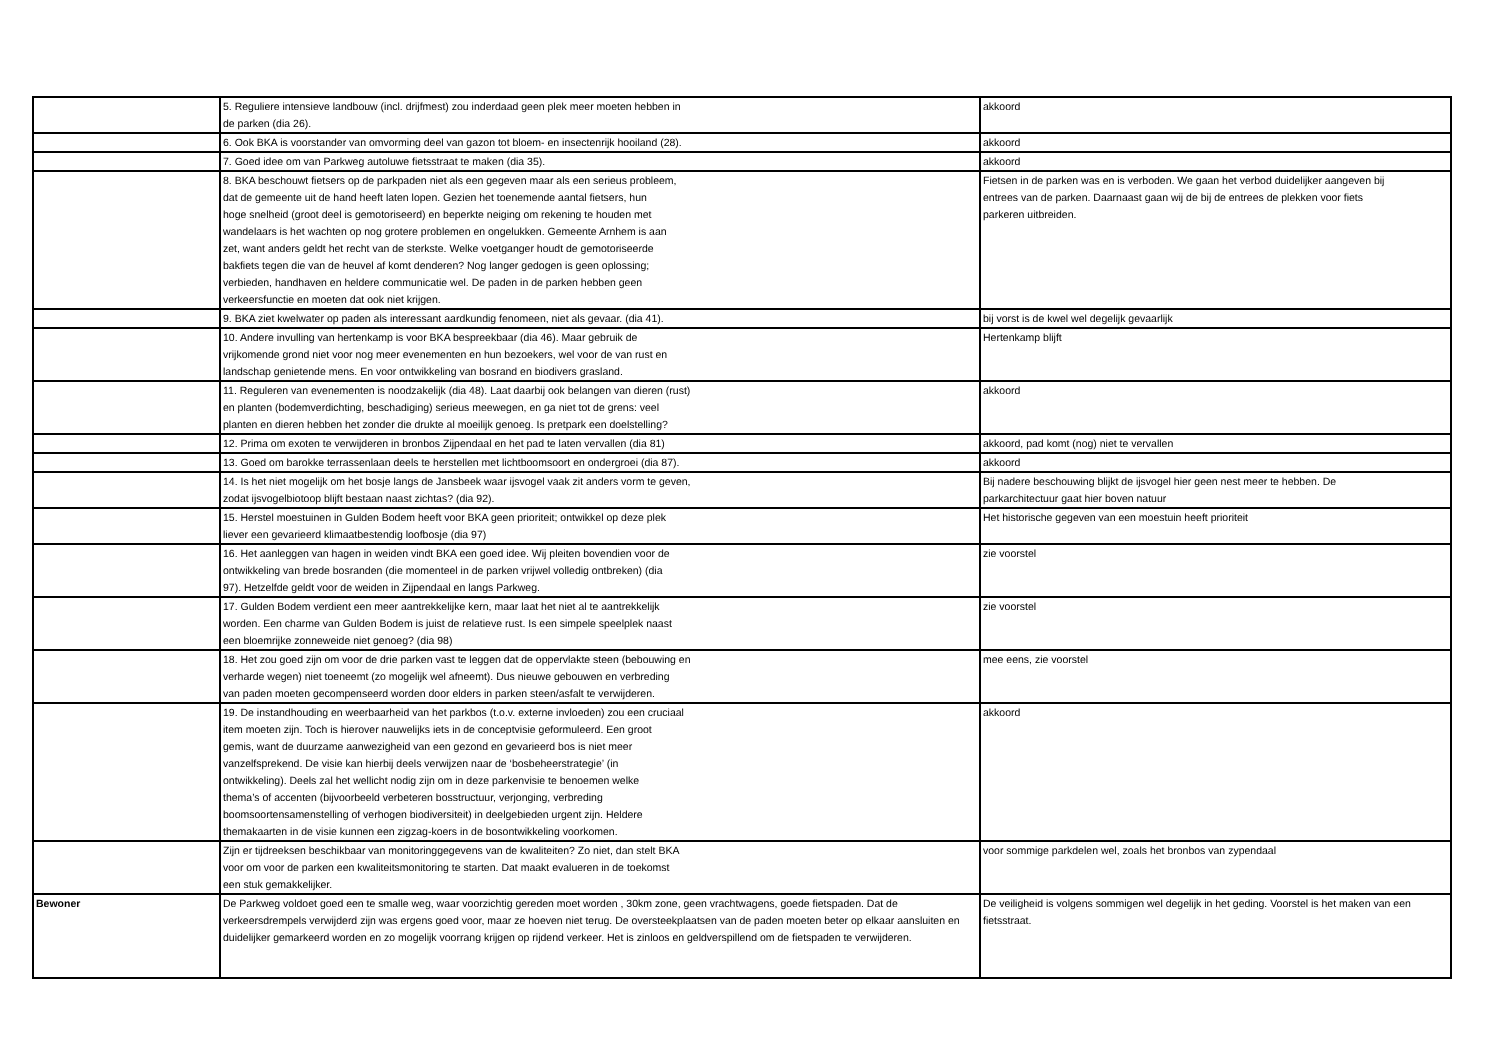| | 5. Reguliere intensieve landbouw (incl. drijfmest) zou inderdaad geen plek meer moeten hebben in de parken (dia 26). | akkoord |
| | 6. Ook BKA is voorstander van omvorming deel van gazon tot bloem- en insectenrijk hooiland (28). | akkoord |
| | 7. Goed idee om van Parkweg autoluwe fietsstraat te maken (dia 35). | akkoord |
| | 8. BKA beschouwt fietsers op de parkpaden niet als een gegeven maar als een serieus probleem, dat de gemeente uit de hand heeft laten lopen. Gezien het toenemende aantal fietsers, hun hoge snelheid (groot deel is gemotoriseerd) en beperkte neiging om rekening te houden met wandelaars is het wachten op nog grotere problemen en ongelukken. Gemeente Arnhem is aan zet, want anders geldt het recht van de sterkste. Welke voetganger houdt de gemotoriseerde bakfiets tegen die van de heuvel af komt denderen? Nog langer gedogen is geen oplossing; verbieden, handhaven en heldere communicatie wel. De paden in de parken hebben geen verkeersfunctie en moeten dat ook niet krijgen. | Fietsen in de parken was en is verboden. We gaan het verbod duidelijker aangeven bij entrees van de parken. Daarnaast gaan wij de bij de entrees de plekken voor fiets parkeren uitbreiden. |
| | 9. BKA ziet kwelwater op paden als interessant aardkundig fenomeen, niet als gevaar. (dia 41). | bij vorst is de kwel wel degelijk gevaarlijk |
| | 10. Andere invulling van hertenkamp is voor BKA bespreekbaar (dia 46). Maar gebruik de vrijkomende grond niet voor nog meer evenementen en hun bezoekers, wel voor de van rust en landschap genietende mens. En voor ontwikkeling van bosrand en biodivers grasland. | Hertenkamp blijft |
| | 11. Reguleren van evenementen is noodzakelijk (dia 48). Laat daarbij ook belangen van dieren (rust) en planten (bodemverdichting, beschadiging) serieus meewegen, en ga niet tot de grens: veel planten en dieren hebben het zonder die drukte al moeilijk genoeg. Is pretpark een doelstelling? | akkoord |
| | 12. Prima om exoten te verwijderen in bronbos Zijpendaal en het pad te laten vervallen (dia 81) | akkoord, pad komt (nog) niet te vervallen |
| | 13. Goed om barokke terrassenlaan deels te herstellen met lichtboomsoort en ondergroei (dia 87). | akkoord |
| | 14. Is het niet mogelijk om het bosje langs de Jansbeek waar ijsvogel vaak zit anders vorm te geven, zodat ijsvogelbiotoop blijft bestaan naast zichtas? (dia 92). | Bij nadere beschouwing blijkt de ijsvogel hier geen nest meer te hebben. De parkarchitectuur gaat hier boven natuur |
| | 15. Herstel moestuinen in Gulden Bodem heeft voor BKA geen prioriteit; ontwikkel op deze plek liever een gevarieerd klimaatbestendig loofbosje (dia 97) | Het historische gegeven van een moestuin heeft prioriteit |
| | 16. Het aanleggen van hagen in weiden vindt BKA een goed idee. Wij pleiten bovendien voor de ontwikkeling van brede bosranden (die momenteel in de parken vrijwel volledig ontbreken) (dia 97). Hetzelfde geldt voor de weiden in Zijpendaal en langs Parkweg. | zie voorstel |
| | 17. Gulden Bodem verdient een meer aantrekkelijke kern, maar laat het niet al te aantrekkelijk worden. Een charme van Gulden Bodem is juist de relatieve rust. Is een simpele speelplek naast een bloemrijke zonneweide niet genoeg? (dia 98) | zie voorstel |
| | 18. Het zou goed zijn om voor de drie parken vast te leggen dat de oppervlakte steen (bebouwing en verharde wegen) niet toeneemt (zo mogelijk wel afneemt). Dus nieuwe gebouwen en verbreding van paden moeten gecompenseerd worden door elders in parken steen/asfalt te verwijderen. | mee eens, zie voorstel |
| | 19. De instandhouding en weerbaarheid van het parkbos (t.o.v. externe invloeden) zou een cruciaal item moeten zijn. Toch is hierover nauwelijks iets in de conceptvisie geformuleerd. Een groot gemis, want de duurzame aanwezigheid van een gezond en gevarieerd bos is niet meer vanzelfsprekend. De visie kan hierbij deels verwijzen naar de ‘bosbeheerstrategie’ (in ontwikkeling). Deels zal het wellicht nodig zijn om in deze parkenvisie te benoemen welke thema’s of accenten (bijvoorbeeld verbeteren bosstructuur, verjonging, verbreding boomsoortensamenstelling of verhogen biodiversiteit) in deelgebieden urgent zijn. Heldere themakaarten in de visie kunnen een zigzag-koers in de bosontwikkeling voorkomen. | akkoord |
| | Zijn er tijdreeksen beschikbaar van monitoringgegevens van de kwaliteiten? Zo niet, dan stelt BKA voor om voor de parken een kwaliteitsmonitoring te starten. Dat maakt evalueren in de toekomst een stuk gemakkelijker. | voor sommige parkdelen wel, zoals het bronbos van zypendaal |
| Bewoner | De Parkweg voldoet goed een te smalle weg, waar voorzichtig gereden moet worden , 30km zone, geen vrachtwagens, goede fietspaden. Dat de verkeersdrempels verwijderd zijn was ergens goed voor, maar ze hoeven niet terug. De oversteekplaatsen van de paden moeten beter op elkaar aansluiten en duidelijker gemarkeerd worden en zo mogelijk voorrang krijgen op rijdend verkeer. Het is zinloos en geldverspillend om de fietspaden te verwijderen. | De veiligheid is volgens sommigen wel degelijk in het geding. Voorstel is het maken van een fietsstraat. |